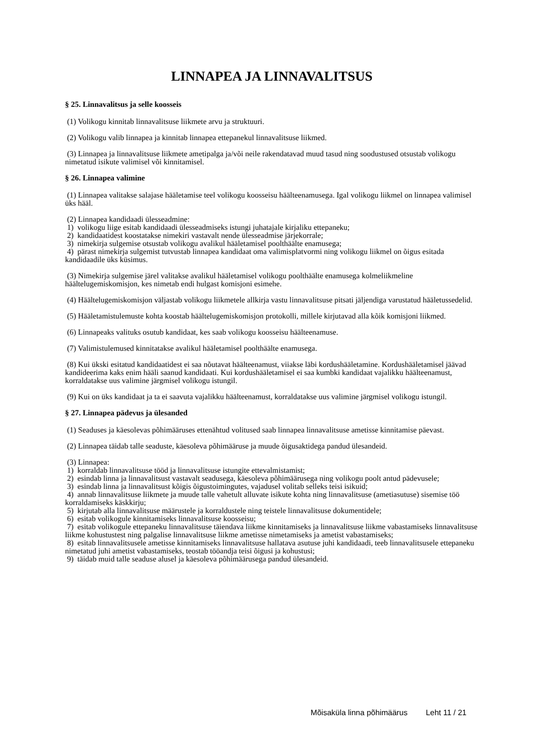LINNAPEA JA LINNAVALITSUS
§ 25. Linnavalitsus ja selle koosseis
(1) Volikogu kinnitab linnavalitsuse liikmete arvu ja struktuuri.
(2) Volikogu valib linnapea ja kinnitab linnapea ettepanekul linnavalitsuse liikmed.
(3) Linnapea ja linnavalitsuse liikmete ametipalga ja/või neile rakendatavad muud tasud ning soodustused otsustab volikogu nimetatud isikute valimisel või kinnitamisel.
§ 26. Linnapea valimine
(1) Linnapea valitakse salajase hääletamise teel volikogu koosseisu häälteenamusega. Igal volikogu liikmel on linnapea valimisel üks hääl.
(2) Linnapea kandidaadi ülesseadmine:
1) volikogu liige esitab kandidaadi ülesseadmiseks istungi juhatajale kirjaliku ettepaneku;
2) kandidaatidest koostatakse nimekiri vastavalt nende ülesseadmise järjekorrale;
3) nimekirja sulgemise otsustab volikogu avalikul hääletamisel poolthäälte enamusega;
4) pärast nimekirja sulgemist tutvustab linnapea kandidaat oma valimisplatvormi ning volikogu liikmel on õigus esitada kandidaadile üks küsimus.
(3) Nimekirja sulgemise järel valitakse avalikul hääletamisel volikogu poolthäälte enamusega kolmeliikmeline häältelugemiskomisjon, kes nimetab endi hulgast komisjoni esimehe.
(4) Häältelugemiskomisjon väljastab volikogu liikmetele allkirja vastu linnavalitsuse pitsati jäljendiga varustatud hääletussedelid.
(5) Hääletamistulemuste kohta koostab häältelugemiskomisjon protokolli, millele kirjutavad alla kõik komisjoni liikmed.
(6) Linnapeaks valituks osutub kandidaat, kes saab volikogu koosseisu häälteenamuse.
(7) Valimistulemused kinnitatakse avalikul hääletamisel poolthäälte enamusega.
(8) Kui ükski esitatud kandidaatidest ei saa nõutavat häälteenamust, viiakse läbi kordushääletamine. Kordushääletamisel jäävad kandideerima kaks enim hääli saanud kandidaati. Kui kordushääletamisel ei saa kumbki kandidaat vajalikku häälteenamust, korraldatakse uus valimine järgmisel volikogu istungil.
(9) Kui on üks kandidaat ja ta ei saavuta vajalikku häälteenamust, korraldatakse uus valimine järgmisel volikogu istungil.
§ 27. Linnapea pädevus ja ülesanded
(1) Seaduses ja käesolevas põhimääruses ettenähtud volitused saab linnapea linnavalitsuse ametisse kinnitamise päevast.
(2) Linnapea täidab talle seaduste, käesoleva põhimääruse ja muude õigusaktidega pandud ülesandeid.
(3) Linnapea:
1) korraldab linnavalitsuse tööd ja linnavalitsuse istungite ettevalmistamist;
2) esindab linna ja linnavalitsust vastavalt seadusega, käesoleva põhimäärusega ning volikogu poolt antud pädevusele;
3) esindab linna ja linnavalitsust kõigis õigustoimingutes, vajadusel volitab selleks teisi isikuid;
4) annab linnavalitsuse liikmete ja muude talle vahetult alluvate isikute kohta ning linnavalitsuse (ametiasutuse) sisemise töö korraldamiseks käskkirju;
5) kirjutab alla linnavalitsuse määrustele ja korraldustele ning teistele linnavalitsuse dokumentidele;
6) esitab volikogule kinnitamiseks linnavalitsuse koosseisu;
7) esitab volikogule ettepaneku linnavalitsuse täiendava liikme kinnitamiseks ja linnavalitsuse liikme vabastamiseks linnavalitsuse liikme kohustustest ning palgalise linnavalitsuse liikme ametisse nimetamiseks ja ametist vabastamiseks;
8) esitab linnavalitsusele ametisse kinnitamiseks linnavalitsuse hallatava asutuse juhi kandidaadi, teeb linnavalitsusele ettepaneku nimetatud juhi ametist vabastamiseks, teostab tööandja teisi õigusi ja kohustusi;
9) täidab muid talle seaduse alusel ja käesoleva põhimäärusega pandud ülesandeid.
Mõisaküla linna põhimäärus Leht 11 / 21